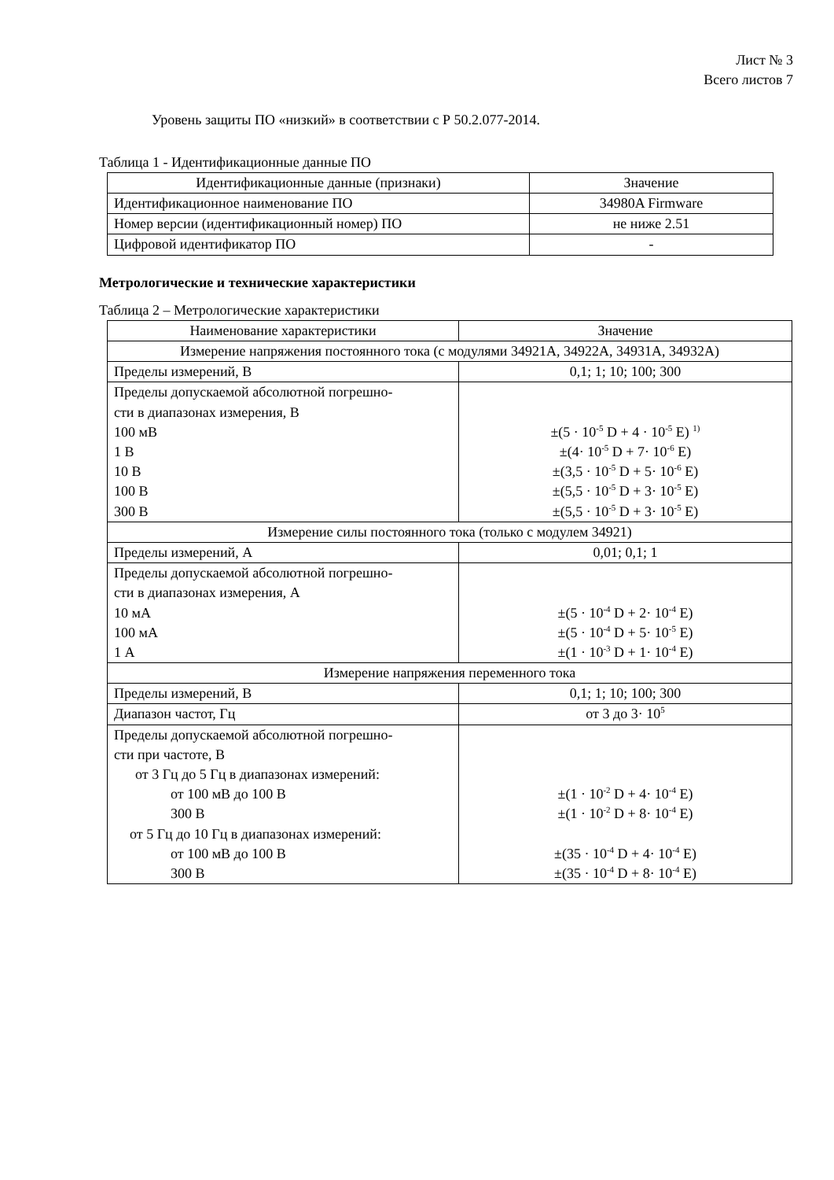Лист № 3
Всего листов 7
Уровень защиты ПО «низкий» в соответствии с Р 50.2.077-2014.
Таблица 1 - Идентификационные данные ПО
| Идентификационные данные (признаки) | Значение |
| --- | --- |
| Идентификационное наименование ПО | 34980A Firmware |
| Номер версии (идентификационный номер) ПО | не ниже 2.51 |
| Цифровой идентификатор ПО | - |
Метрологические и технические характеристики
Таблица 2 – Метрологические характеристики
| Наименование характеристики | Значение |
| --- | --- |
| Измерение напряжения постоянного тока (с модулями 34921A, 34922A, 34931A, 34932A) | |
| Пределы измерений, В | 0,1; 1; 10; 100; 300 |
| Пределы допускаемой абсолютной погрешно- сти в диапазонах измерения, В 100 мВ 1 В 10 В 100 В 300 В | ±(5 · 10<sup>-5</sup> D + 4 · 10<sup>-5</sup> E) <sup>1)</sup> ±(4· 10<sup>-5</sup> D + 7· 10<sup>-6</sup> E) ±(3,5 · 10<sup>-5</sup> D + 5· 10<sup>-6</sup> E) ±(5,5 · 10<sup>-5</sup> D + 3· 10<sup>-5</sup> E) ±(5,5 · 10<sup>-5</sup> D + 3· 10<sup>-5</sup> E) |
| Измерение силы постоянного тока (только с модулем 34921) | |
| Пределы измерений, А | 0,01; 0,1; 1 |
| Пределы допускаемой абсолютной погрешно- сти в диапазонах измерения, А 10 мА 100 мА 1 А | ±(5 · 10<sup>-4</sup> D + 2· 10<sup>-4</sup> E) ±(5 · 10<sup>-4</sup> D + 5· 10<sup>-5</sup> E) ±(1 · 10<sup>-3</sup> D + 1· 10<sup>-4</sup> E) |
| Измерение напряжения переменного тока | |
| Пределы измерений, В | 0,1; 1; 10; 100; 300 |
| Диапазон частот, Гц | от 3 до 3· 10<sup>5</sup> |
| Пределы допускаемой абсолютной погрешно- сти при частоте, В от 3 Гц до 5 Гц в диапазонах измерений: от 100 мВ до 100 В 300 В от 5 Гц до 10 Гц в диапазонах измерений: от 100 мВ до 100 В 300 В | ±(1 · 10<sup>-2</sup> D + 4· 10<sup>-4</sup> E) ±(1 · 10<sup>-2</sup> D + 8· 10<sup>-4</sup> E) ±(35 · 10<sup>-4</sup> D + 4· 10<sup>-4</sup> E) ±(35 · 10<sup>-4</sup> D + 8· 10<sup>-4</sup> E) |